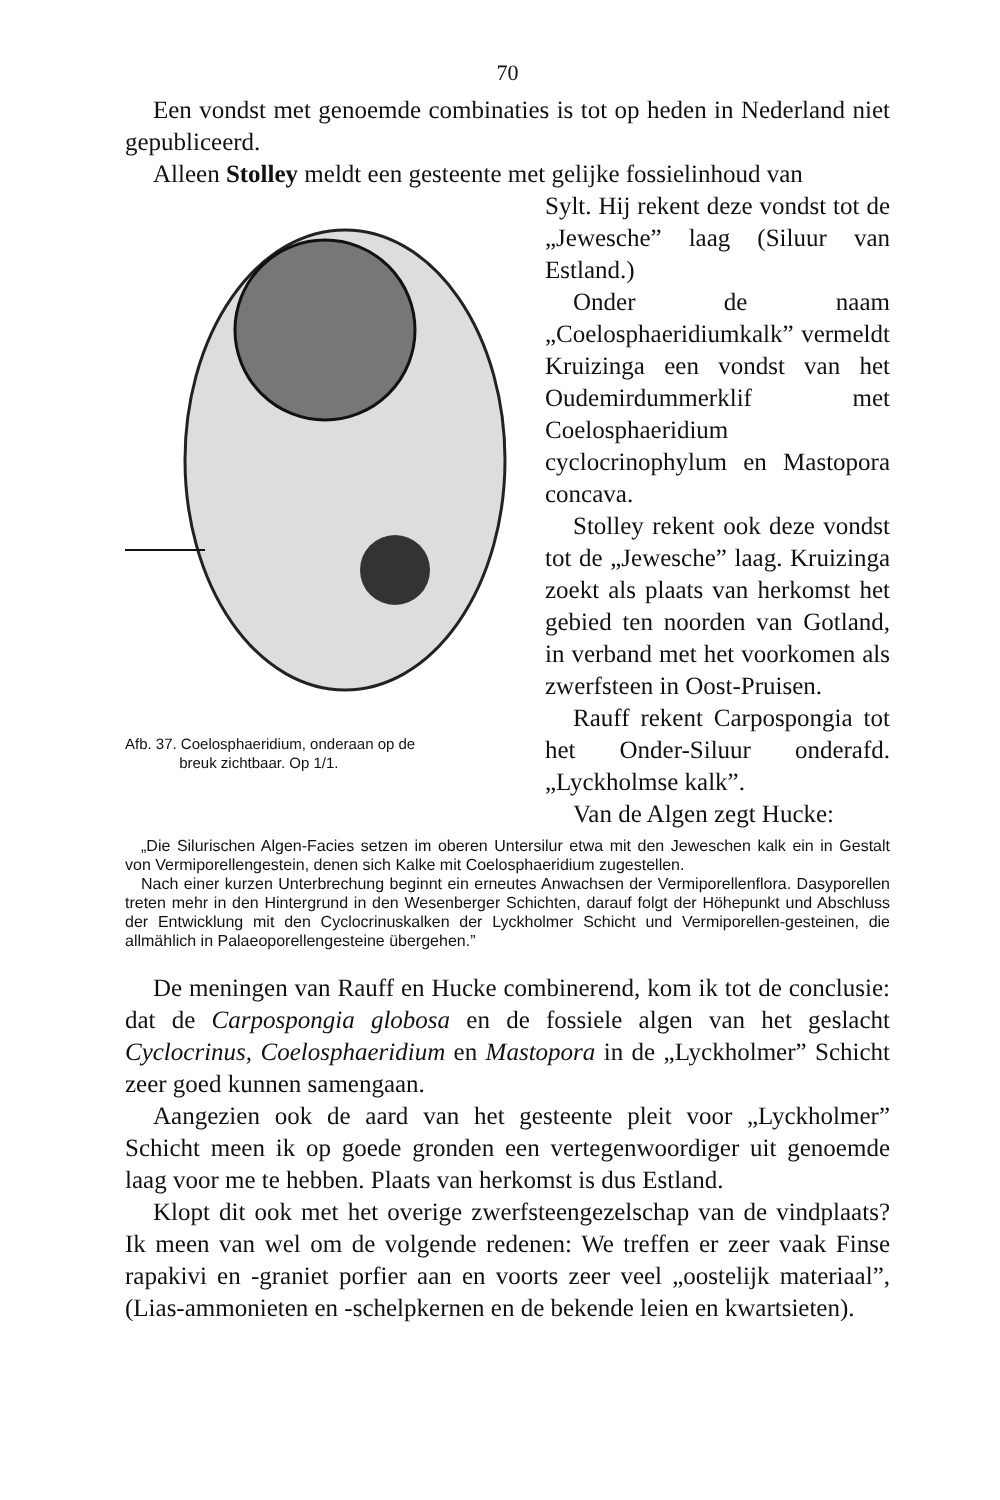70
Een vondst met genoemde combinaties is tot op heden in Nederland niet gepubliceerd.
Alleen Stolley meldt een gesteente met gelijke fossielinhoud van
Afb. 37. Coelosphaeridium, onderaan op de
breuk zichtbaar. Op 1/1.
Sylt. Hij rekent deze vondst tot de „Jewesche” laag (Siluur van Estland.)
Onder de naam „Coelosphaeridiumkalk” vermeldt Kruizinga een vondst van het Oudemirdummerklif met Coelosphaeridium cyclocrinophylum en Mastopora concava.
Stolley rekent ook deze vondst tot de „Jewesche” laag. Kruizinga zoekt als plaats van herkomst het gebied ten noorden van Gotland, in verband met het voorkomen als zwerfsteen in Oost-Pruisen.
Rauff rekent Carpospongia tot het Onder-Siluur onderafd. „Lyckholmse kalk”.
Van de Algen zegt Hucke:
„Die Silurischen Algen-Facies setzen im oberen Untersilur etwa mit den Jeweschen kalk ein in Gestalt von Vermiporellengestein, denen sich Kalke mit Coelosphaeridium zugestellen.
Nach einer kurzen Unterbrechung beginnt ein erneutes Anwachsen der Vermiporellenflora. Dasyporellen treten mehr in den Hintergrund in den Wesenberger Schichten, darauf folgt der Höhepunkt und Abschluss der Entwicklung mit den Cyclocrinuskalken der Lyckholmer Schicht und Vermiporellen-gesteinen, die allmählich in Palaeoporellengesteine übergehen.”
De meningen van Rauff en Hucke combinerend, kom ik tot de conclusie: dat de Carpospongia globosa en de fossiele algen van het geslacht Cyclocrinus, Coelosphaeridium en Mastopora in de „Lyckholmer” Schicht zeer goed kunnen samengaan.
Aangezien ook de aard van het gesteente pleit voor „Lyckholmer” Schicht meen ik op goede gronden een vertegenwoordiger uit genoemde laag voor me te hebben. Plaats van herkomst is dus Estland.
Klopt dit ook met het overige zwerfsteengezelschap van de vindplaats? Ik meen van wel om de volgende redenen: We treffen er zeer vaak Finse rapakivi en -graniet porfier aan en voorts zeer veel „oostelijk materiaal”, (Lias-ammonieten en -schelpkernen en de bekende leien en kwartsieten).